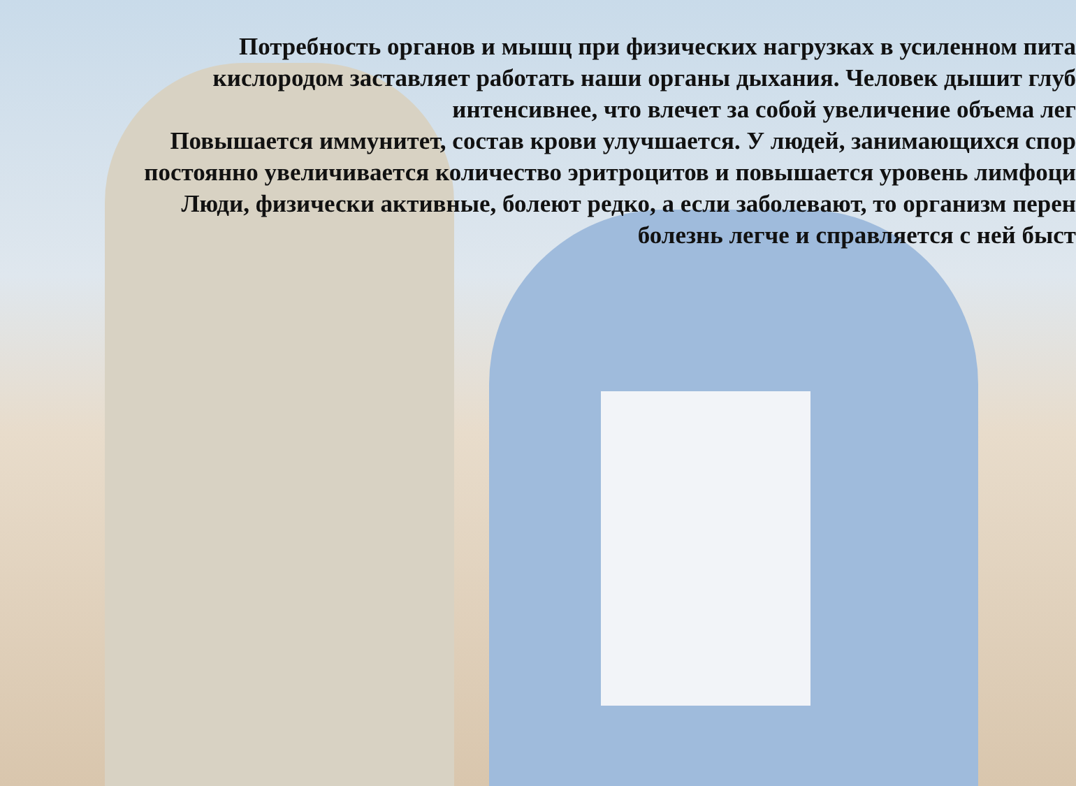Потребность органов и мышц при физических нагрузках в усиленном пита
кислородом заставляет работать наши органы дыхания. Человек дышит глуб
интенсивнее, что влечет за собой увеличение объема лег
Повышается иммунитет, состав крови улучшается. У людей, занимающихся спор
постоянно увеличивается количество эритроцитов и повышается уровень лимфоци
Люди, физически активные, болеют редко, а если заболевают, то организм перен
болезнь легче и справляется с ней быст